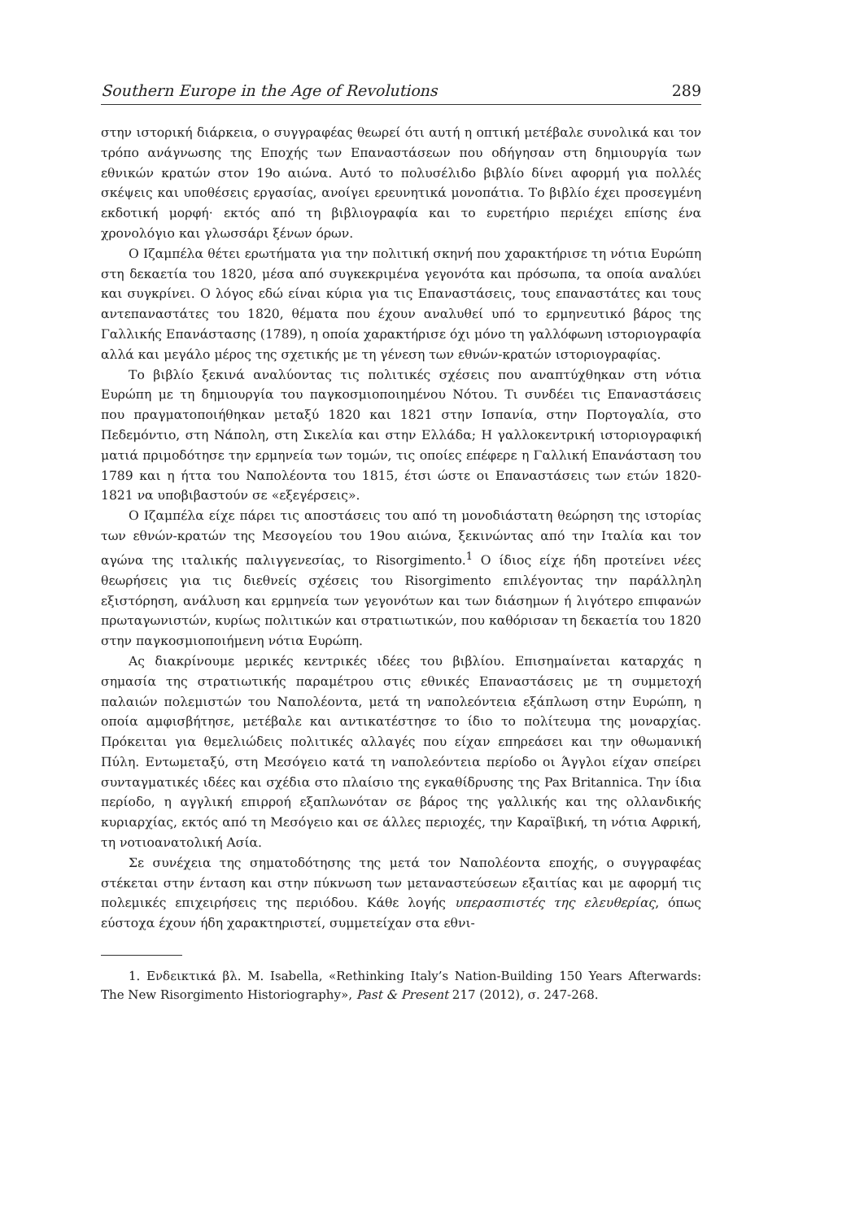Southern Europe in the Age of Revolutions 289
στην ιστορική διάρκεια, ο συγγραφέας θεωρεί ότι αυτή η οπτική μετέβαλε συνολικά και τον τρόπο ανάγνωσης της Εποχής των Επαναστάσεων που οδήγησαν στη δημιουργία των εθνικών κρατών στον 19ο αιώνα. Αυτό το πολυσέλιδο βιβλίο δίνει αφορμή για πολλές σκέψεις και υποθέσεις εργασίας, ανοίγει ερευνητικά μονοπάτια. Το βιβλίο έχει προσεγμένη εκδοτική μορφή· εκτός από τη βιβλιογραφία και το ευρετήριο περιέχει επίσης ένα χρονολόγιο και γλωσσάρι ξένων όρων.
Ο Ιζαμπέλα θέτει ερωτήματα για την πολιτική σκηνή που χαρακτήρισε τη νότια Ευρώπη στη δεκαετία του 1820, μέσα από συγκεκριμένα γεγονότα και πρόσωπα, τα οποία αναλύει και συγκρίνει. Ο λόγος εδώ είναι κύρια για τις Επαναστάσεις, τους επαναστάτες και τους αντεπαναστάτες του 1820, θέματα που έχουν αναλυθεί υπό το ερμηνευτικό βάρος της Γαλλικής Επανάστασης (1789), η οποία χαρακτήρισε όχι μόνο τη γαλλόφωνη ιστοριογραφία αλλά και μεγάλο μέρος της σχετικής με τη γένεση των εθνών-κρατών ιστοριογραφίας.
Το βιβλίο ξεκινά αναλύοντας τις πολιτικές σχέσεις που αναπτύχθηκαν στη νότια Ευρώπη με τη δημιουργία του παγκοσμιοποιημένου Νότου. Τι συνδέει τις Επαναστάσεις που πραγματοποιήθηκαν μεταξύ 1820 και 1821 στην Ισπανία, στην Πορτογαλία, στο Πεδεμόντιο, στη Νάπολη, στη Σικελία και στην Ελλάδα; Η γαλλοκεντρική ιστοριογραφική ματιά πριμοδότησε την ερμηνεία των τομών, τις οποίες επέφερε η Γαλλική Επανάσταση του 1789 και η ήττα του Ναπολέοντα του 1815, έτσι ώστε οι Επαναστάσεις των ετών 1820-1821 να υποβιβαστούν σε «εξεγέρσεις».
Ο Ιζαμπέλα είχε πάρει τις αποστάσεις του από τη μονοδιάστατη θεώρηση της ιστορίας των εθνών-κρατών της Μεσογείου του 19ου αιώνα, ξεκινώντας από την Ιταλία και τον αγώνα της ιταλικής παλιγγενεσίας, το Risorgimento.<sup>1</sup> Ο ίδιος είχε ήδη προτείνει νέες θεωρήσεις για τις διεθνείς σχέσεις του Risorgimento επιλέγοντας την παράλληλη εξιστόρηση, ανάλυση και ερμηνεία των γεγονότων και των διάσημων ή λιγότερο επιφανών πρωταγωνιστών, κυρίως πολιτικών και στρατιωτικών, που καθόρισαν τη δεκαετία του 1820 στην παγκοσμιοποιήμενη νότια Ευρώπη.
Ας διακρίνουμε μερικές κεντρικές ιδέες του βιβλίου. Επισημαίνεται καταρχάς η σημασία της στρατιωτικής παραμέτρου στις εθνικές Επαναστάσεις με τη συμμετοχή παλαιών πολεμιστών του Ναπολέοντα, μετά τη ναπολεόντεια εξάπλωση στην Ευρώπη, η οποία αμφισβήτησε, μετέβαλε και αντικατέστησε το ίδιο το πολίτευμα της μοναρχίας. Πρόκειται για θεμελιώδεις πολιτικές αλλαγές που είχαν επηρεάσει και την οθωμανική Πύλη. Εντωμεταξύ, στη Μεσόγειο κατά τη ναπολεόντεια περίοδο οι Άγγλοι είχαν σπείρει συνταγματικές ιδέες και σχέδια στο πλαίσιο της εγκαθίδρυσης της Pax Britannica. Την ίδια περίοδο, η αγγλική επιρροή εξαπλωνόταν σε βάρος της γαλλικής και της ολλανδικής κυριαρχίας, εκτός από τη Μεσόγειο και σε άλλες περιοχές, την Καραϊβική, τη νότια Αφρική, τη νοτιοανατολική Ασία.
Σε συνέχεια της σηματοδότησης της μετά τον Ναπολέοντα εποχής, ο συγγραφέας στέκεται στην ένταση και στην πύκνωση των μεταναστεύσεων εξαιτίας και με αφορμή τις πολεμικές επιχειρήσεις της περιόδου. Κάθε λογής υπερασπιστές της ελευθερίας, όπως εύστοχα έχουν ήδη χαρακτηριστεί, συμμετείχαν στα εθνι-
1. Ενδεικτικά βλ. M. Isabella, «Rethinking Italy’s Nation-Building 150 Years Afterwards: The New Risorgimento Historiography», Past & Present 217 (2012), σ. 247-268.